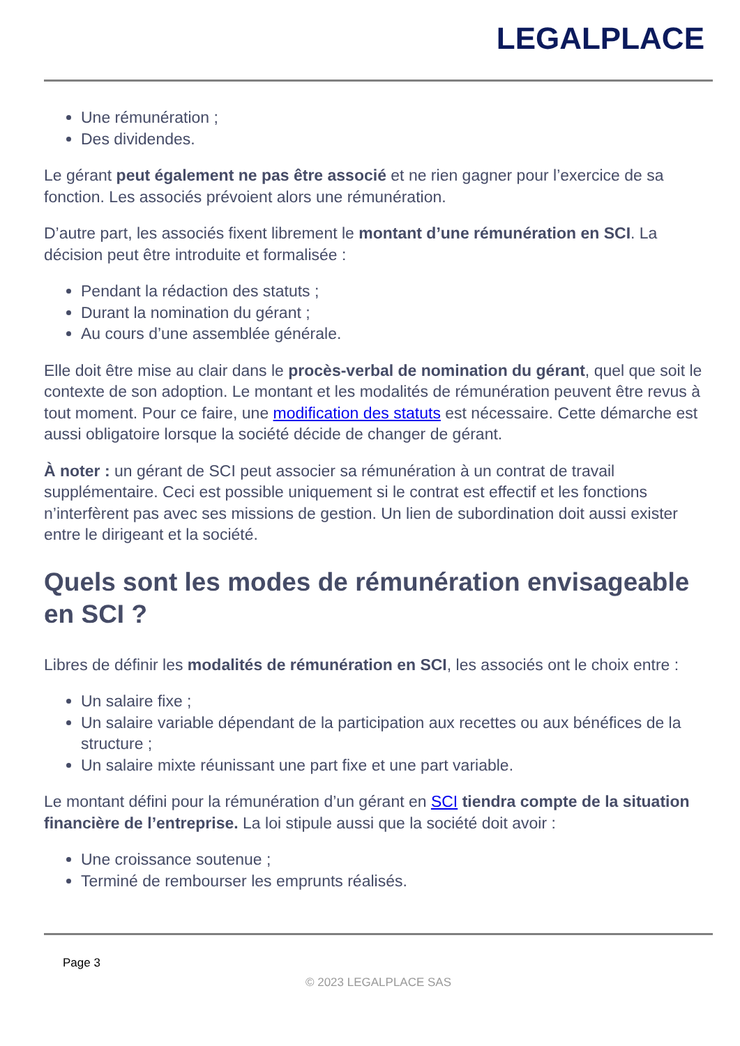LEGALPLACE
Une rémunération ;
Des dividendes.
Le gérant peut également ne pas être associé et ne rien gagner pour l’exercice de sa fonction. Les associés prévoient alors une rémunération.
D’autre part, les associés fixent librement le montant d’une rémunération en SCI. La décision peut être introduite et formalisée :
Pendant la rédaction des statuts ;
Durant la nomination du gérant ;
Au cours d’une assemblée générale.
Elle doit être mise au clair dans le procès-verbal de nomination du gérant, quel que soit le contexte de son adoption. Le montant et les modalités de rémunération peuvent être revus à tout moment. Pour ce faire, une modification des statuts est nécessaire. Cette démarche est aussi obligatoire lorsque la société décide de changer de gérant.
À noter : un gérant de SCI peut associer sa rémunération à un contrat de travail supplémentaire. Ceci est possible uniquement si le contrat est effectif et les fonctions n’interfèrent pas avec ses missions de gestion. Un lien de subordination doit aussi exister entre le dirigeant et la société.
Quels sont les modes de rémunération envisageable en SCI ?
Libres de définir les modalités de rémunération en SCI, les associés ont le choix entre :
Un salaire fixe ;
Un salaire variable dépendant de la participation aux recettes ou aux bénéfices de la structure ;
Un salaire mixte réunissant une part fixe et une part variable.
Le montant défini pour la rémunération d’un gérant en SCI tiendra compte de la situation financière de l’entreprise. La loi stipule aussi que la société doit avoir :
Une croissance soutenue ;
Terminé de rembourser les emprunts réalisés.
Page 3
© 2023 LEGALPLACE SAS